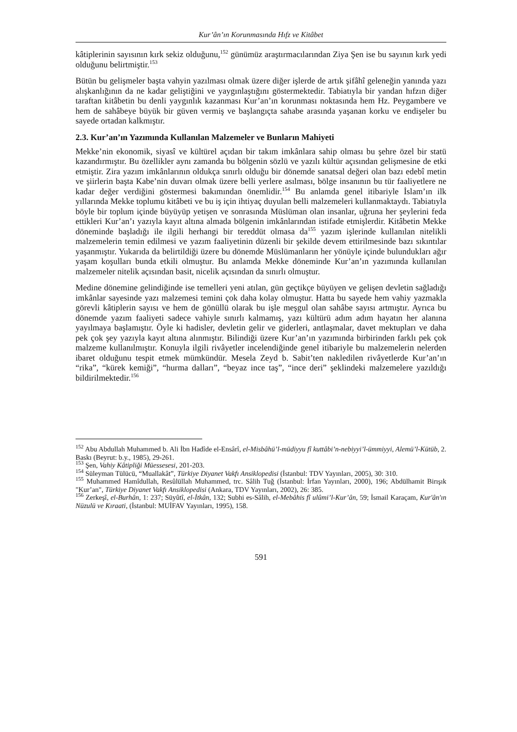Kur’ân’ın Korunmasında Hıfz ve Kitâbet
kâtiplerinin sayısının kırk sekiz olduğunu,<sup>152</sup> günümüz araştırmacılarından Ziya Şen ise bu sayının kırk yedi olduğunu belirtmiştir.<sup>153</sup>
Bütün bu gelişmeler başta vahyin yazılması olmak üzere diğer işlerde de artık şifâhî geleneğin yanında yazı alışkanlığının da ne kadar geliştiğini ve yaygınlaştığını göstermektedir. Tabiatıyla bir yandan hıfzın diğer taraftan kitâbetin bu denli yaygınlık kazanması Kur’an’ın korunması noktasında hem Hz. Peygambere ve hem de sahâbeye büyük bir güven vermiş ve başlangıçta sahabe arasında yaşanan korku ve endişeler bu sayede ortadan kalkmıştır.
2.3. Kur’an’ın Yazımında Kullanılan Malzemeler ve Bunların Mahiyeti
Mekke’nin ekonomik, siyasî ve kültürel açıdan bir takım imkânlara sahip olması bu şehre özel bir statü kazandırmıştır. Bu özellikler aynı zamanda bu bölgenin sözlü ve yazılı kültür açısından gelişmesine de etki etmiştir. Zira yazım imkânlarının oldukça sınırlı olduğu bir dönemde sanatsal değeri olan bazı edebî metin ve şiirlerin başta Kabe’nin duvarı olmak üzere belli yerlere asılması, bölge insanının bu tür faaliyetlere ne kadar değer verdiğini göstermesi bakımından önemlidir.<sup>154</sup> Bu anlamda genel itibariyle İslam’ın ilk yıllarında Mekke toplumu kitâbeti ve bu iş için ihtiyaç duyulan belli malzemeleri kullanmaktaydı. Tabiatıyla böyle bir toplum içinde büyüyüp yetişen ve sonrasında Müslüman olan insanlar, uğruna her şeylerini feda ettikleri Kur’an’ı yazıyla kayıt altına almada bölgenin imkânlarından istifade etmişlerdir. Kitâbetin Mekke döneminde başladığı ile ilgili herhangi bir tereddüt olmasa da<sup>155</sup> yazım işlerinde kullanılan nitelikli malzemelerin temin edilmesi ve yazım faaliyetinin düzenli bir şekilde devem ettirilmesinde bazı sıkıntılar yaşanmıştır. Yukarıda da belirtildiği üzere bu dönemde Müslümanların her yönüyle içinde bulundukları ağır yaşam koşulları bunda etkili olmuştur. Bu anlamda Mekke döneminde Kur’an’ın yazımında kullanılan malzemeler nitelik açısından basit, nicelik açısından da sınırlı olmuştur.
Medine dönemine gelindiğinde ise temelleri yeni atılan, gün geçtikçe büyüyen ve gelişen devletin sağladığı imkânlar sayesinde yazı malzemesi temini çok daha kolay olmuştur. Hatta bu sayede hem vahiy yazmakla görevli kâtiplerin sayısı ve hem de gönüllü olarak bu işle meşgul olan sahâbe sayısı artmıştır. Ayrıca bu dönemde yazım faaliyeti sadece vahiyle sınırlı kalmamış, yazı kültürü adım adım hayatın her alanına yayılmaya başlamıştır. Öyle ki hadisler, devletin gelir ve giderleri, antlaşmalar, davet mektupları ve daha pek çok şey yazıyla kayıt altına alınmıştır. Bilindiği üzere Kur’an’ın yazımında birbirinden farklı pek çok malzeme kullanılmıştır. Konuyla ilgili rivâyetler incelendiğinde genel itibariyle bu malzemelerin nelerden ibaret olduğunu tespit etmek mümkündür. Mesela Zeyd b. Sabit’ten nakledilen rivâyetlerde Kur’an’ın “rika”, “kürek kemiği”, “hurma dalları”, “beyaz ince taş”, “ince deri” şeklindeki malzemelere yazıldığı bildirilmektedir.<sup>156</sup>
<sup>152</sup> Abu Abdullah Muhammed b. Ali İbn Hadîde el-Ensârî, el-Misbâhü’l-müdiyyu fî kuttâbi’n-nebiyyi’l-ümmiyyi, Alemü’l-Kütüb, 2. Baskı (Beyrut: b.y., 1985), 29-261.
<sup>153</sup> Şen, Vahiy Kâtipliği Müessesesi, 201-203.
<sup>154</sup> Süleyman Tülücü, “Muallakât”, Türkiye Diyanet Vakfı Ansiklopedisi (İstanbul: TDV Yayınları, 2005), 30: 310.
<sup>155</sup> Muhammed Hamîdullah, Resûlüllah Muhammed, trc. Sâlih Tuğ (İstanbul: İrfan Yayınları, 2000), 196; Abdülhamit Birışık "Kur’an", Türkiye Diyanet Vakfı Ansiklopedisi (Ankara, TDV Yayınları, 2002), 26: 385.
<sup>156</sup> Zerkeşî, el-Burhân, 1: 237; Süyûtî, el-İtkân, 132; Subhi es-Sâlih, el-Mebâhis fî ulûmi’l-Kur’ân, 59; İsmail Karaçam, Kur'ân'ın Nüzulü ve Kıraati, (İstanbul: MUİFAV Yayınları, 1995), 158.
591